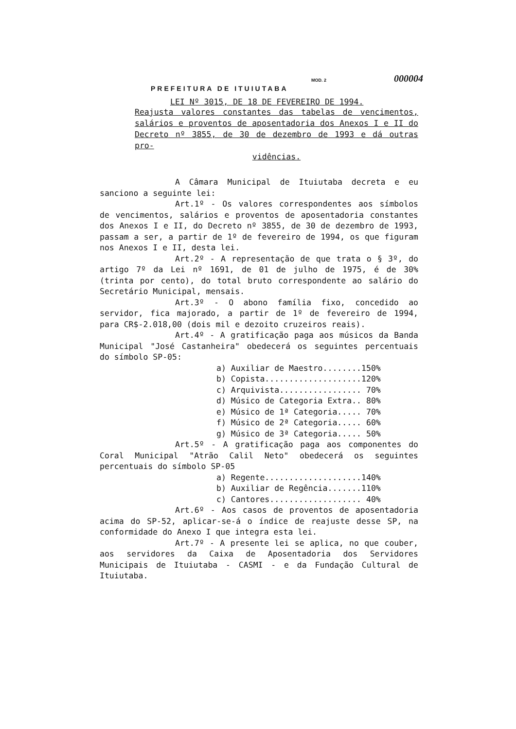MOD. 2 000004
PREFEITURA DE ITUIUTABA
LEI Nº 3015, DE 18 DE FEVEREIRO DE 1994.
Reajusta valores constantes das tabelas de vencimentos, salários e proventos de aposentadoria dos Anexos I e II do Decreto nº 3855, de 30 de dezembro de 1993 e dá outras pro-
vidências.
A Câmara Municipal de Ituiutaba decreta e eu sanciono a seguinte lei:
Art.1º - Os valores correspondentes aos símbolos de vencimentos, salários e proventos de aposentadoria constantes dos Anexos I e II, do Decreto nº 3855, de 30 de dezembro de 1993, passam a ser, a partir de 1º de fevereiro de 1994, os que figuram nos Anexos I e II, desta lei.
Art.2º - A representação de que trata o § 3º, do artigo 7º da Lei nº 1691, de 01 de julho de 1975, é de 30% (trinta por cento), do total bruto correspondente ao salário do Secretário Municipal, mensais.
Art.3º - O abono família fixo, concedido ao servidor, fica majorado, a partir de 1º de fevereiro de 1994, para CR$-2.018,00 (dois mil e dezoito cruzeiros reais).
Art.4º - A gratificação paga aos músicos da Banda Municipal "José Castanheira" obedecerá os seguintes percentuais do símbolo SP-05:
a) Auxiliar de Maestro........150%
b) Copista....................120%
c) Arquivista................. 70%
d) Músico de Categoria Extra.. 80%
e) Músico de 1ª Categoria..... 70%
f) Músico de 2ª Categoria..... 60%
g) Músico de 3ª Categoria..... 50%
Art.5º - A gratificação paga aos componentes do Coral Municipal "Atrão Calil Neto" obedecerá os seguintes percentuais do símbolo SP-05
a) Regente....................140%
b) Auxiliar de Regência.......110%
c) Cantores................... 40%
Art.6º - Aos casos de proventos de aposentadoria acima do SP-52, aplicar-se-á o índice de reajuste desse SP, na conformidade do Anexo I que integra esta lei.
Art.7º - A presente lei se aplica, no que couber, aos servidores da Caixa de Aposentadoria dos Servidores Municipais de Ituiutaba - CASMI - e da Fundação Cultural de Ituiutaba.